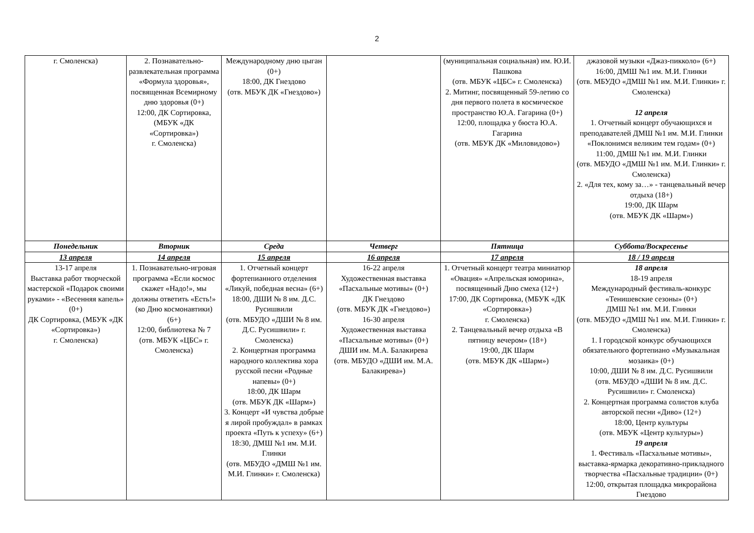2
| г. Смоленска) | 2. Познавательно-развлекательная программа «Формула здоровья», посвященная Всемирному дню здоровья (0+) 12:00, ДК Сортировка, (МБУК «ДК «Сортировка») г. Смоленска) | Международному дню цыган (0+) 18:00, ДК Гнездово (отв. МБУК ДК «Гнездово») | | (муниципальная социальная) им. Ю.И. Пашкова (отв. МБУК «ЦБС» г. Смоленска) 2. Митинг, посвященный 59-летию со дня первого полета в космическое пространство Ю.А. Гагарина (0+) 12:00, площадка у бюста Ю.А. Гагарина (отв. МБУК ДК «Миловидово») | джазовой музыки «Джаз-пикколо» (6+) 16:00, ДМШ №1 им. М.И. Глинки (отв. МБУДО «ДМШ №1 им. М.И. Глинки» г. Смоленска) 12 апреля 1. Отчетный концерт обучающихся и преподавателей ДМШ №1 им. М.И. Глинки «Поклонимся великим тем годам» (0+) 11:00, ДМШ №1 им. М.И. Глинки (отв. МБУДО «ДМШ №1 им. М.И. Глинки» г. Смоленска) 2. «Для тех, кому за…» - танцевальный вечер отдыха (18+) 19:00, ДК Шарм (отв. МБУК ДК «Шарм») |
| Понедельник | Вторник | Среда | Четверг | Пятница | Суббота/Воскресенье |
| 13 апреля | 14 апреля | 15 апреля | 16 апреля | 17 апреля | 18 / 19 апреля |
| 13-17 апреля Выставка работ творческой мастерской «Подарок своими руками» - «Весенняя капель» (0+) ДК Сортировка, (МБУК «ДК «Сортировка») г. Смоленска) | 1. Познавательно-игровая программа «Если космос скажет «Надо!», мы должны ответить «Есть!» (ко Дню космонавтики) (6+) 12:00, библиотека № 7 (отв. МБУК «ЦБС» г. Смоленска) | 1. Отчетный концерт фортепианного отделения «Ликуй, победная весна» (6+) 18:00, ДШИ № 8 им. Д.С. Русишвили (отв. МБУДО «ДШИ № 8 им. Д.С. Русишвили» г. Смоленска) 2. Концертная программа народного коллектива хора русской песни «Родные напевы» (0+) 18:00, ДК Шарм (отв. МБУК ДК «Шарм») 3. Концерт «И чувства добрые я лирой пробуждал» в рамках проекта «Путь к успеху» (6+) 18:30, ДМШ №1 им. М.И. Глинки (отв. МБУДО «ДМШ №1 им. М.И. Глинки» г. Смоленска) | 16-22 апреля Художественная выставка «Пасхальные мотивы» (0+) ДК Гнездово (отв. МБУК ДК «Гнездово») 16-30 апреля Художественная выставка «Пасхальные мотивы» (0+) ДШИ им. М.А. Балакирева (отв. МБУДО «ДШИ им. М.А. Балакирева») | 1. Отчетный концерт театра миниатюр «Овация» «Апрельская юморина», посвященный Дню смеха (12+) 17:00, ДК Сортировка, (МБУК «ДК «Сортировка») г. Смоленска) 2. Танцевальный вечер отдыха «В пятницу вечером» (18+) 19:00, ДК Шарм (отв. МБУК ДК «Шарм») | 18 апреля 18-19 апреля Международный фестиваль-конкурс «Тенишевские сезоны» (0+) ДМШ №1 им. М.И. Глинки (отв. МБУДО «ДМШ №1 им. М.И. Глинки» г. Смоленска) 1. I городской конкурс обучающихся обязательного фортепиано «Музыкальная мозаика» (0+) 10:00, ДШИ № 8 им. Д.С. Русишвили (отв. МБУДО «ДШИ № 8 им. Д.С. Русишвили» г. Смоленска) 2. Концертная программа солистов клуба авторской песни «Диво» (12+) 18:00, Центр культуры (отв. МБУК «Центр культуры») 19 апреля 1. Фестиваль «Пасхальные мотивы», выставка-ярмарка декоративно-прикладного творчества «Пасхальные традиции» (0+) 12:00, открытая площадка микрорайона Гнездово |